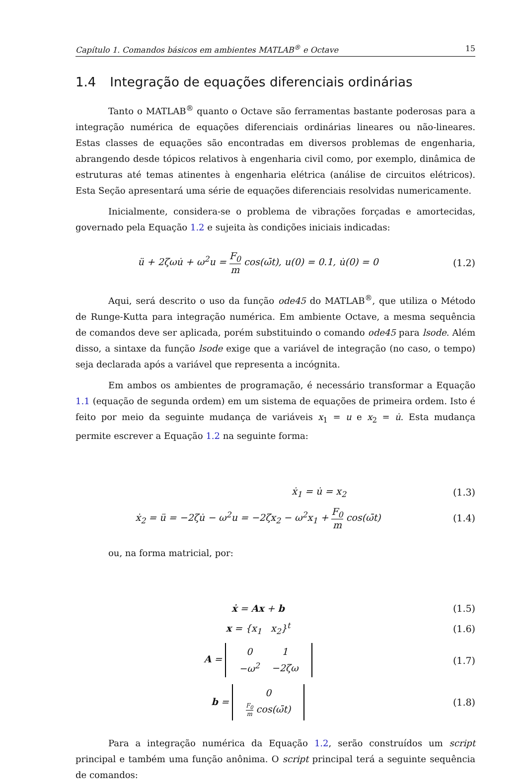Capítulo 1. Comandos básicos em ambientes MATLAB<sup>®</sup> e Octave 15
1.4 Integração de equações diferenciais ordinárias
Tanto o MATLAB<sup>®</sup> quanto o Octave são ferramentas bastante poderosas para a integração numérica de equações diferenciais ordinárias lineares ou não-lineares. Estas classes de equações são encontradas em diversos problemas de engenharia, abrangendo desde tópicos relativos à engenharia civil como, por exemplo, dinâmica de estruturas até temas atinentes à engenharia elétrica (análise de circuitos elétricos). Esta Seção apresentará uma série de equações diferenciais resolvidas numericamente.
Inicialmente, considera-se o problema de vibrações forçadas e amortecidas, governado pela Equação 1.2 e sujeita às condições iniciais indicadas:
ü + 2ζωu̇ + ω<sup>2</sup>u = F<sub>0</sub> m cos(ω̄t), u(0) = 0.1, u̇(0) = 0
(1.2)
Aqui, será descrito o uso da função ode45 do MATLAB<sup>®</sup>, que utiliza o Método de Runge-Kutta para integração numérica. Em ambiente Octave, a mesma sequência de comandos deve ser aplicada, porém substituindo o comando ode45 para lsode. Além disso, a sintaxe da função lsode exige que a variável de integração (no caso, o tempo) seja declarada após a variável que representa a incógnita.
Em ambos os ambientes de programação, é necessário transformar a Equação 1.1 (equação de segunda ordem) em um sistema de equações de primeira ordem. Isto é feito por meio da seguinte mudança de variáveis x<sub>1</sub> = u e x<sub>2</sub> = u̇. Esta mudança permite escrever a Equação 1.2 na seguinte forma:
ẋ<sub>1</sub> = u̇ = x<sub>2</sub> (1.3)
ẋ<sub>2</sub> = ü = −2ζu̇ − ω<sup>2</sup>u = −2ζx<sub>2</sub> − ω<sup>2</sup>x<sub>1</sub> + F<sub>0</sub> m cos(ω̄t)
(1.4)
ou, na forma matricial, por:
ẋ = Ax + b (1.5)
x = {x<sub>1</sub> x<sub>2</sub>}<sup>t</sup> (1.6)
A =
| 0 | 1 |
| −ω<sup>2</sup> | −2ζω |
(1.7)
b =
| 0 |
| F<sub>0</sub> m cos(ω̄t) |
(1.8)
Para a integração numérica da Equação 1.2, serão construídos um script principal e também uma função anônima. O script principal terá a seguinte sequência de comandos: